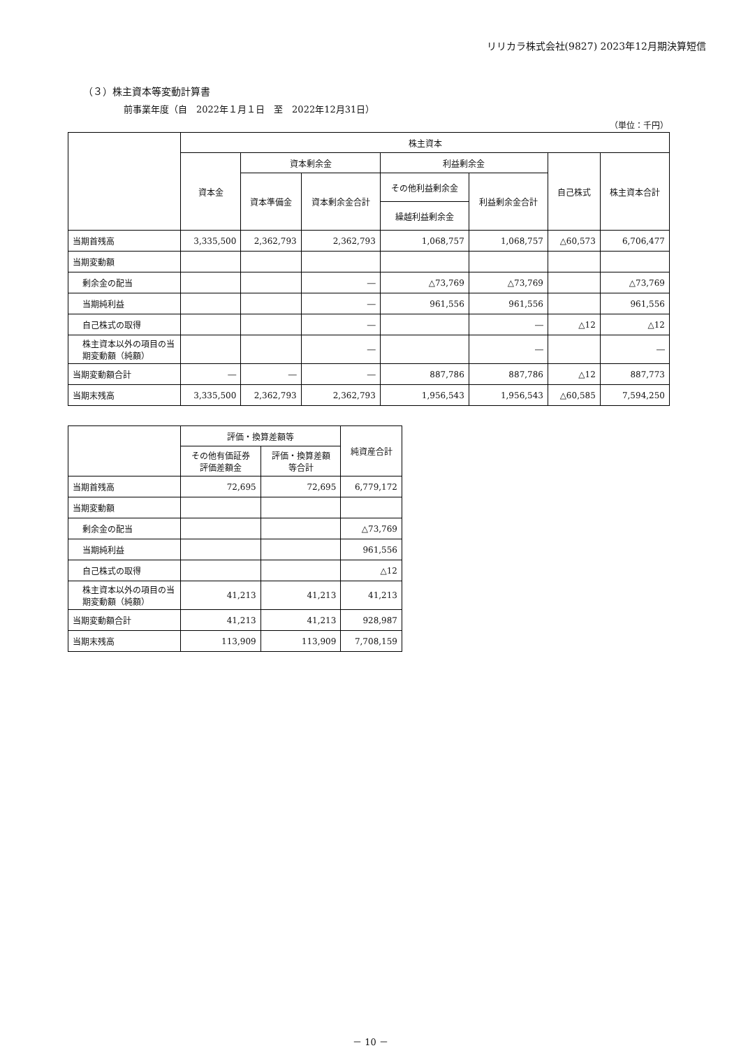リリカラ株式会社(9827) 2023年12月期決算短信
（３）株主資本等変動計算書
前事業年度（自　2022年１月１日　至　2022年12月31日）
（単位：千円）
| | 株主資本 | | | | | | |
| --- | --- | --- | --- | --- | --- | --- | --- |
| | 資本金 | 資本剰余金 | | 利益剰余金 | | 自己株式 | 株主資本合計 |
| | | 資本準備金 | 資本剰余金合計 | その他利益剰余金 | 利益剰余金合計 | | |
| | | | | 繰越利益剰余金 | | | |
| 当期首残高 | 3,335,500 | 2,362,793 | 2,362,793 | 1,068,757 | 1,068,757 | △60,573 | 6,706,477 |
| 当期変動額 | | | | | | | |
| 剰余金の配当 | | | ― | △73,769 | △73,769 | | △73,769 |
| 当期純利益 | | | ― | 961,556 | 961,556 | | 961,556 |
| 自己株式の取得 | | | ― | | ― | △12 | △12 |
| 株主資本以外の項目の当期変動額（純額） | | | ― | | ― | | ― |
| 当期変動額合計 | ― | ― | ― | 887,786 | 887,786 | △12 | 887,773 |
| 当期末残高 | 3,335,500 | 2,362,793 | 2,362,793 | 1,956,543 | 1,956,543 | △60,585 | 7,594,250 |
| | 評価・換算差額等 | | 純資産合計 |
| --- | --- | --- | --- |
| | その他有価証券 評価差額金 | 評価・換算差額 等合計 | |
| 当期首残高 | 72,695 | 72,695 | 6,779,172 |
| 当期変動額 | | | |
| 剰余金の配当 | | | △73,769 |
| 当期純利益 | | | 961,556 |
| 自己株式の取得 | | | △12 |
| 株主資本以外の項目の当期変動額（純額） | 41,213 | 41,213 | 41,213 |
| 当期変動額合計 | 41,213 | 41,213 | 928,987 |
| 当期末残高 | 113,909 | 113,909 | 7,708,159 |
－ 10 －